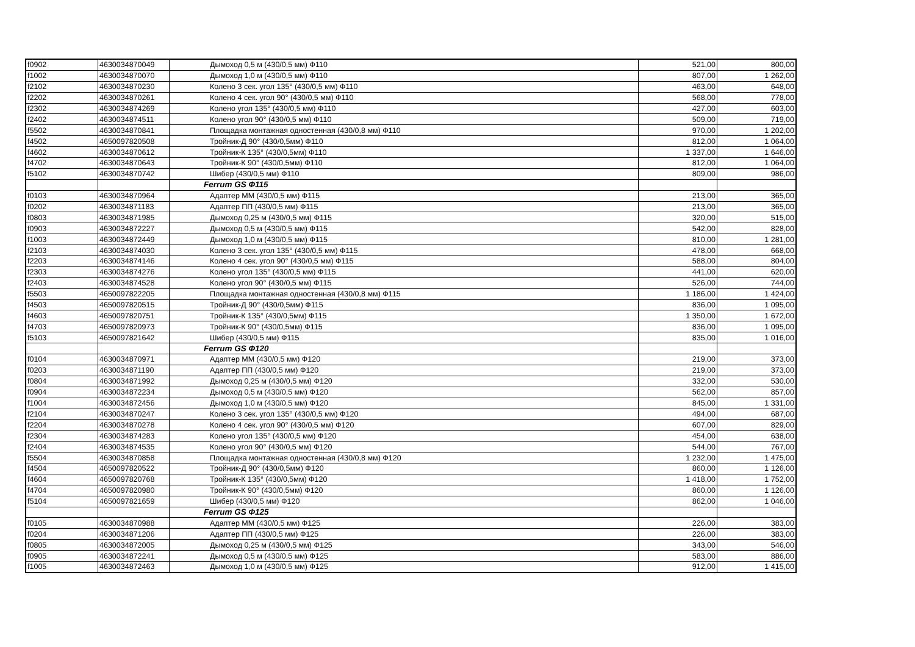| f0902 | 4630034870049 | Дымоход 0,5 м (430/0,5 мм) Ф110 | 521,00 | 800,00 |
| f1002 | 4630034870070 | Дымоход 1,0 м (430/0,5 мм) Ф110 | 807,00 | 1 262,00 |
| f2102 | 4630034870230 | Колено 3 сек. угол 135° (430/0,5 мм) Ф110 | 463,00 | 648,00 |
| f2202 | 4630034870261 | Колено 4 сек. угол 90° (430/0,5 мм) Ф110 | 568,00 | 778,00 |
| f2302 | 4630034874269 | Колено угол 135° (430/0,5 мм) Ф110 | 427,00 | 603,00 |
| f2402 | 4630034874511 | Колено угол 90° (430/0,5 мм) Ф110 | 509,00 | 719,00 |
| f5502 | 4630034870841 | Площадка монтажная одностенная (430/0,8 мм) Ф110 | 970,00 | 1 202,00 |
| f4502 | 4650097820508 | Тройник-Д 90° (430/0,5мм) Ф110 | 812,00 | 1 064,00 |
| f4602 | 4630034870612 | Тройник-К 135° (430/0,5мм) Ф110 | 1 337,00 | 1 646,00 |
| f4702 | 4630034870643 | Тройник-К 90° (430/0,5мм) Ф110 | 812,00 | 1 064,00 |
| f5102 | 4630034870742 | Шибер (430/0,5 мм) Ф110 | 809,00 | 986,00 |
| | | Ferrum GS Ф115 | | |
| f0103 | 4630034870964 | Адаптер ММ (430/0,5 мм) Ф115 | 213,00 | 365,00 |
| f0202 | 4630034871183 | Адаптер ПП (430/0,5 мм) Ф115 | 213,00 | 365,00 |
| f0803 | 4630034871985 | Дымоход 0,25 м (430/0,5 мм) Ф115 | 320,00 | 515,00 |
| f0903 | 4630034872227 | Дымоход 0,5 м (430/0,5 мм) Ф115 | 542,00 | 828,00 |
| f1003 | 4630034872449 | Дымоход 1,0 м (430/0,5 мм) Ф115 | 810,00 | 1 281,00 |
| f2103 | 4630034874030 | Колено 3 сек. угол 135° (430/0,5 мм) Ф115 | 478,00 | 668,00 |
| f2203 | 4630034874146 | Колено 4 сек. угол 90° (430/0,5 мм) Ф115 | 588,00 | 804,00 |
| f2303 | 4630034874276 | Колено угол 135° (430/0,5 мм) Ф115 | 441,00 | 620,00 |
| f2403 | 4630034874528 | Колено угол 90° (430/0,5 мм) Ф115 | 526,00 | 744,00 |
| f5503 | 4650097822205 | Площадка монтажная одностенная (430/0,8 мм) Ф115 | 1 186,00 | 1 424,00 |
| f4503 | 4650097820515 | Тройник-Д 90° (430/0,5мм) Ф115 | 836,00 | 1 095,00 |
| f4603 | 4650097820751 | Тройник-К 135° (430/0,5мм) Ф115 | 1 350,00 | 1 672,00 |
| f4703 | 4650097820973 | Тройник-К 90° (430/0,5мм) Ф115 | 836,00 | 1 095,00 |
| f5103 | 4650097821642 | Шибер (430/0,5 мм) Ф115 | 835,00 | 1 016,00 |
| | | Ferrum GS Ф120 | | |
| f0104 | 4630034870971 | Адаптер ММ (430/0,5 мм) Ф120 | 219,00 | 373,00 |
| f0203 | 4630034871190 | Адаптер ПП (430/0,5 мм) Ф120 | 219,00 | 373,00 |
| f0804 | 4630034871992 | Дымоход 0,25 м (430/0,5 мм) Ф120 | 332,00 | 530,00 |
| f0904 | 4630034872234 | Дымоход 0,5 м (430/0,5 мм) Ф120 | 562,00 | 857,00 |
| f1004 | 4630034872456 | Дымоход 1,0 м (430/0,5 мм) Ф120 | 845,00 | 1 331,00 |
| f2104 | 4630034870247 | Колено 3 сек. угол 135° (430/0,5 мм) Ф120 | 494,00 | 687,00 |
| f2204 | 4630034870278 | Колено 4 сек. угол 90° (430/0,5 мм) Ф120 | 607,00 | 829,00 |
| f2304 | 4630034874283 | Колено угол 135° (430/0,5 мм) Ф120 | 454,00 | 638,00 |
| f2404 | 4630034874535 | Колено угол 90° (430/0,5 мм) Ф120 | 544,00 | 767,00 |
| f5504 | 4630034870858 | Площадка монтажная одностенная (430/0,8 мм) Ф120 | 1 232,00 | 1 475,00 |
| f4504 | 4650097820522 | Тройник-Д 90° (430/0,5мм) Ф120 | 860,00 | 1 126,00 |
| f4604 | 4650097820768 | Тройник-К 135° (430/0,5мм) Ф120 | 1 418,00 | 1 752,00 |
| f4704 | 4650097820980 | Тройник-К 90° (430/0,5мм) Ф120 | 860,00 | 1 126,00 |
| f5104 | 4650097821659 | Шибер (430/0,5 мм) Ф120 | 862,00 | 1 046,00 |
| | | Ferrum GS Ф125 | | |
| f0105 | 4630034870988 | Адаптер ММ (430/0,5 мм) Ф125 | 226,00 | 383,00 |
| f0204 | 4630034871206 | Адаптер ПП (430/0,5 мм) Ф125 | 226,00 | 383,00 |
| f0805 | 4630034872005 | Дымоход 0,25 м (430/0,5 мм) Ф125 | 343,00 | 546,00 |
| f0905 | 4630034872241 | Дымоход 0,5 м (430/0,5 мм) Ф125 | 583,00 | 886,00 |
| f1005 | 4630034872463 | Дымоход 1,0 м (430/0,5 мм) Ф125 | 912,00 | 1 415,00 |